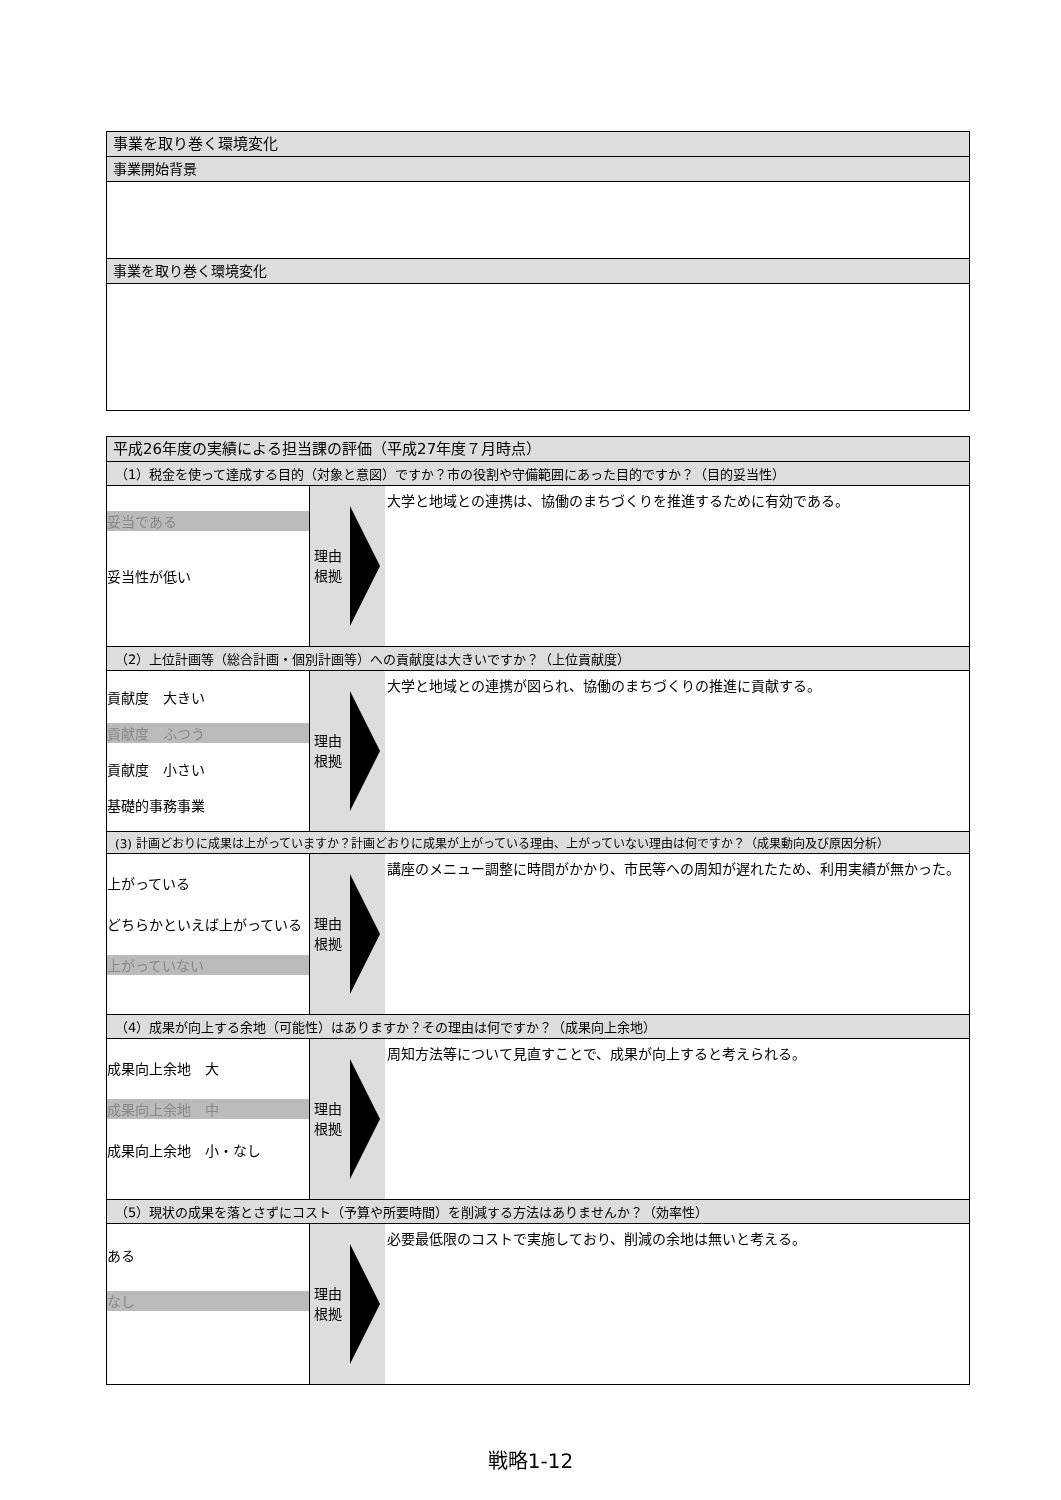事業を取り巻く環境変化
事業開始背景
事業を取り巻く環境変化
平成26年度の実績による担当課の評価（平成27年度７月時点）
（1）税金を使って達成する目的（対象と意図）ですか？市の役割や守備範囲にあった目的ですか？（目的妥当性）
妥当である
妥当性が低い
理由
根拠
大学と地域との連携は、協働のまちづくりを推進するために有効である。
（2）上位計画等（総合計画・個別計画等）への貢献度は大きいですか？（上位貢献度）
貢献度　大きい
貢献度　ふつう
貢献度　小さい
基礎的事務事業
理由
根拠
大学と地域との連携が図られ、協働のまちづくりの推進に貢献する。
(3) 計画どおりに成果は上がっていますか？計画どおりに成果が上がっている理由、上がっていない理由は何ですか？（成果動向及び原因分析）
上がっている
どちらかといえば上がっている
上がっていない
理由
根拠
講座のメニュー調整に時間がかかり、市民等への周知が遅れたため、利用実績が無かった。
（4）成果が向上する余地（可能性）はありますか？その理由は何ですか？（成果向上余地）
成果向上余地　大
成果向上余地　中
成果向上余地　小・なし
理由
根拠
周知方法等について見直すことで、成果が向上すると考えられる。
（5）現状の成果を落とさずにコスト（予算や所要時間）を削減する方法はありませんか？（効率性）
ある
なし
理由
根拠
必要最低限のコストで実施しており、削減の余地は無いと考える。
戦略1-12